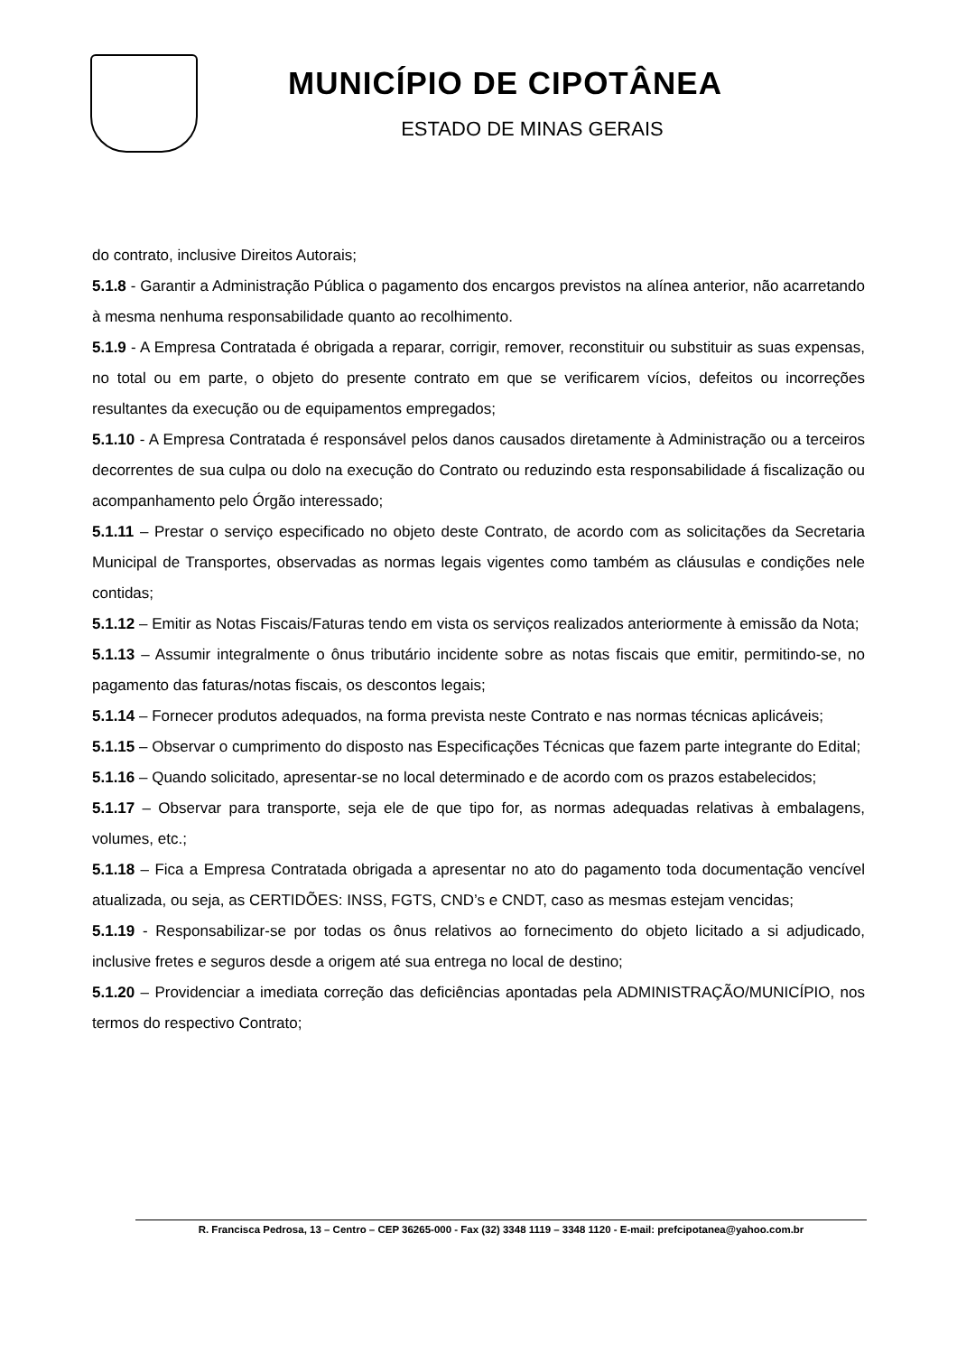MUNICÍPIO DE CIPOTÂNEA
ESTADO DE MINAS GERAIS
do contrato, inclusive Direitos Autorais;
5.1.8 - Garantir a Administração Pública o pagamento dos encargos previstos na alínea anterior, não acarretando à mesma nenhuma responsabilidade quanto ao recolhimento.
5.1.9 - A Empresa Contratada é obrigada a reparar, corrigir, remover, reconstituir ou substituir as suas expensas, no total ou em parte, o objeto do presente contrato em que se verificarem vícios, defeitos ou incorreções resultantes da execução ou de equipamentos empregados;
5.1.10 - A Empresa Contratada é responsável pelos danos causados diretamente à Administração ou a terceiros decorrentes de sua culpa ou dolo na execução do Contrato ou reduzindo esta responsabilidade á fiscalização ou acompanhamento pelo Órgão interessado;
5.1.11 – Prestar o serviço especificado no objeto deste Contrato, de acordo com as solicitações da Secretaria Municipal de Transportes, observadas as normas legais vigentes como também as cláusulas e condições nele contidas;
5.1.12 – Emitir as Notas Fiscais/Faturas tendo em vista os serviços realizados anteriormente à emissão da Nota;
5.1.13 – Assumir integralmente o ônus tributário incidente sobre as notas fiscais que emitir, permitindo-se, no pagamento das faturas/notas fiscais, os descontos legais;
5.1.14 – Fornecer produtos adequados, na forma prevista neste Contrato e nas normas técnicas aplicáveis;
5.1.15 – Observar o cumprimento do disposto nas Especificações Técnicas que fazem parte integrante do Edital;
5.1.16 – Quando solicitado, apresentar-se no local determinado e de acordo com os prazos estabelecidos;
5.1.17 – Observar para transporte, seja ele de que tipo for, as normas adequadas relativas à embalagens, volumes, etc.;
5.1.18 – Fica a Empresa Contratada obrigada a apresentar no ato do pagamento toda documentação vencível atualizada, ou seja, as CERTIDÕES: INSS, FGTS, CND’s e CNDT, caso as mesmas estejam vencidas;
5.1.19 - Responsabilizar-se por todas os ônus relativos ao fornecimento do objeto licitado a si adjudicado, inclusive fretes e seguros desde a origem até sua entrega no local de destino;
5.1.20 – Providenciar a imediata correção das deficiências apontadas pela ADMINISTRAÇÃO/MUNICÍPIO, nos termos do respectivo Contrato;
R. Francisca Pedrosa, 13 – Centro – CEP 36265-000 - Fax (32) 3348 1119 – 3348 1120 - E-mail: prefcipotanea@yahoo.com.br